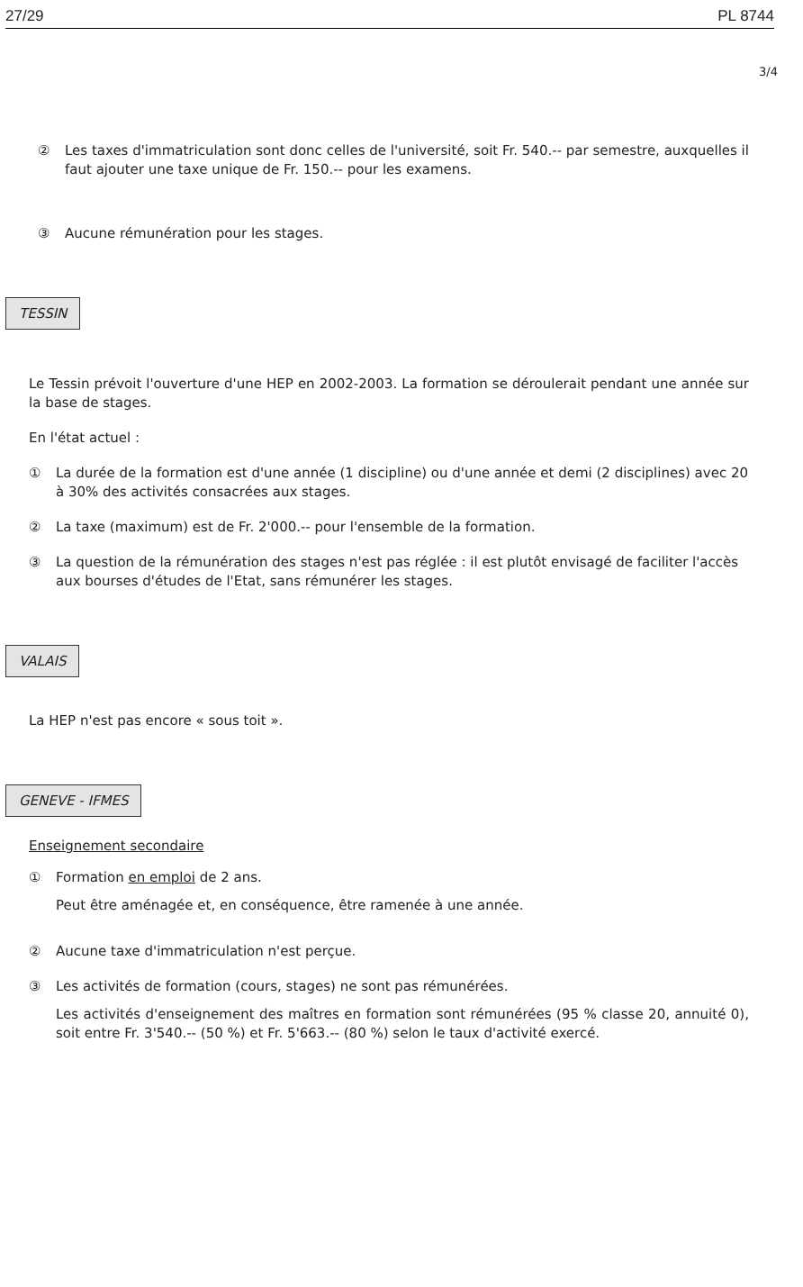27/29 PL 8744
3/4
② Les taxes d'immatriculation sont donc celles de l'université, soit Fr. 540.-- par semestre, auxquelles il faut ajouter une taxe unique de Fr. 150.-- pour les examens.
③ Aucune rémunération pour les stages.
TESSIN
Le Tessin prévoit l'ouverture d'une HEP en 2002-2003. La formation se déroulerait pendant une année sur la base de stages.
En l'état actuel :
① La durée de la formation est d'une année (1 discipline) ou d'une année et demi (2 disciplines) avec 20 à 30% des activités consacrées aux stages.
② La taxe (maximum) est de Fr. 2'000.-- pour l'ensemble de la formation.
③ La question de la rémunération des stages n'est pas réglée : il est plutôt envisagé de faciliter l'accès aux bourses d'études de l'Etat, sans rémunérer les stages.
VALAIS
La HEP n'est pas encore « sous toit ».
GENEVE - IFMES
Enseignement secondaire
① Formation en emploi de 2 ans.
Peut être aménagée et, en conséquence, être ramenée à une année.
② Aucune taxe d'immatriculation n'est perçue.
③ Les activités de formation (cours, stages) ne sont pas rémunérées.
Les activités d'enseignement des maîtres en formation sont rémunérées (95 % classe 20, annuité 0), soit entre Fr. 3'540.-- (50 %) et Fr. 5'663.-- (80 %) selon le taux d'activité exercé.